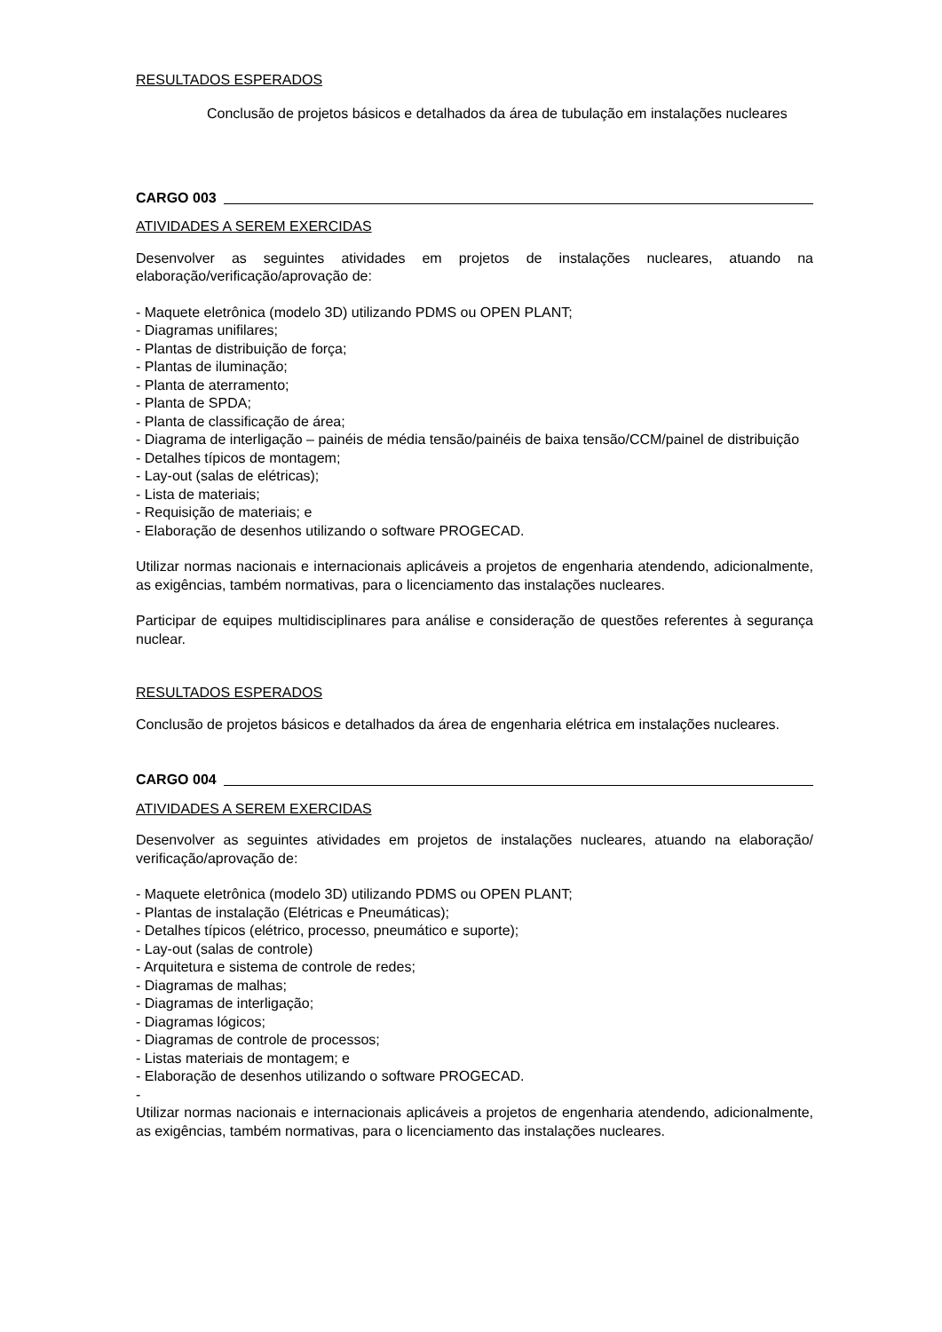RESULTADOS ESPERADOS
Conclusão de projetos básicos e detalhados da área de tubulação em instalações nucleares
CARGO 003
ATIVIDADES A SEREM EXERCIDAS
Desenvolver as seguintes atividades em projetos de instalações nucleares, atuando na elaboração/verificação/aprovação de:
- Maquete eletrônica (modelo 3D) utilizando PDMS ou OPEN PLANT;
- Diagramas unifilares;
- Plantas de distribuição de força;
- Plantas de iluminação;
- Planta de aterramento;
- Planta de SPDA;
- Planta de classificação de área;
- Diagrama de interligação – painéis de média tensão/painéis de baixa tensão/CCM/painel de distribuição
- Detalhes típicos de montagem;
- Lay-out (salas de elétricas);
- Lista de materiais;
- Requisição de materiais; e
- Elaboração de desenhos utilizando o software PROGECAD.
Utilizar normas nacionais e internacionais aplicáveis a projetos de engenharia atendendo, adicionalmente, as exigências, também normativas, para o licenciamento das instalações nucleares.
Participar de equipes multidisciplinares para análise e consideração de questões referentes à segurança nuclear.
RESULTADOS ESPERADOS
Conclusão de projetos básicos e detalhados da área de engenharia elétrica em instalações nucleares.
CARGO 004
ATIVIDADES A SEREM EXERCIDAS
Desenvolver as seguintes atividades em projetos de instalações nucleares, atuando na elaboração/ verificação/aprovação de:
- Maquete eletrônica (modelo 3D) utilizando PDMS ou OPEN PLANT;
- Plantas de instalação (Elétricas e Pneumáticas);
- Detalhes típicos (elétrico, processo, pneumático e suporte);
- Lay-out (salas de controle)
- Arquitetura e sistema de controle de redes;
- Diagramas de malhas;
- Diagramas de interligação;
- Diagramas lógicos;
- Diagramas de controle de processos;
- Listas materiais de montagem; e
- Elaboração de desenhos utilizando o software PROGECAD.
-
Utilizar normas nacionais e internacionais aplicáveis a projetos de engenharia atendendo, adicionalmente, as exigências, também normativas, para o licenciamento das instalações nucleares.